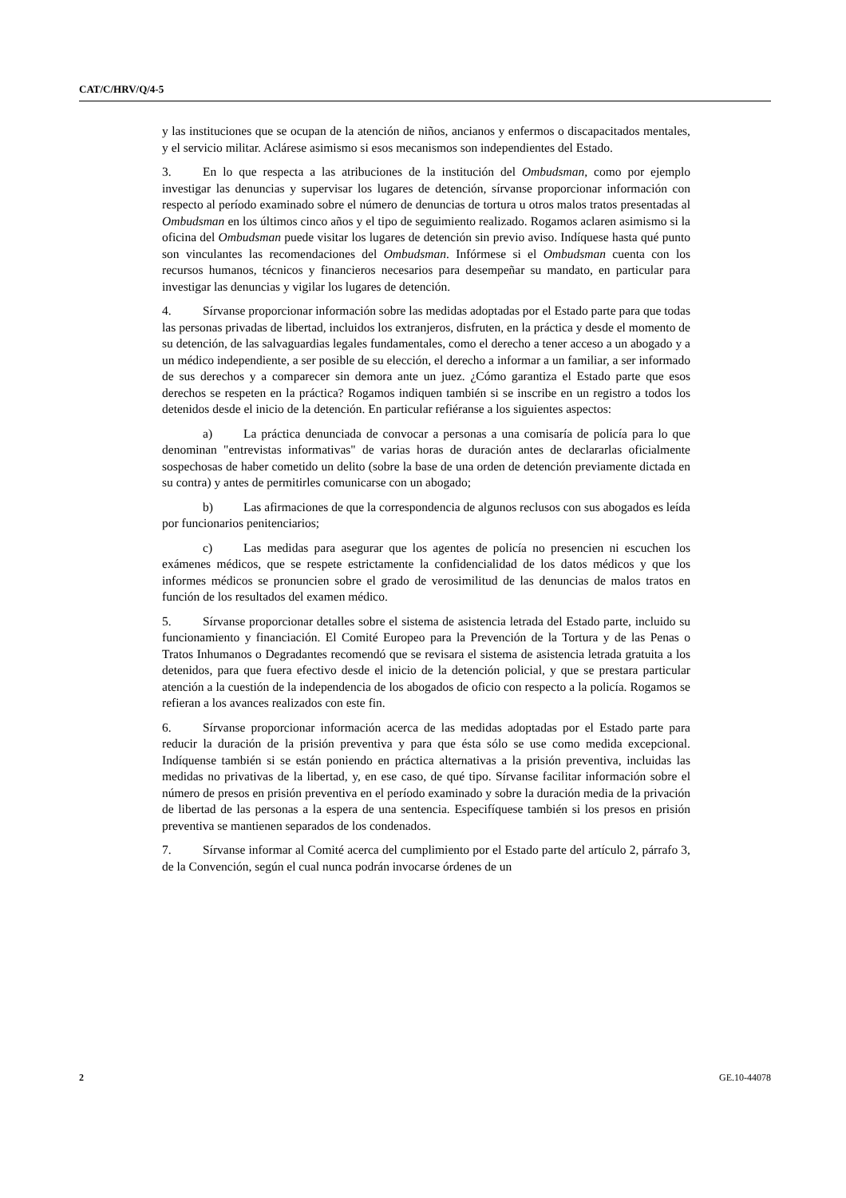CAT/C/HRV/Q/4-5
y las instituciones que se ocupan de la atención de niños, ancianos y enfermos o discapacitados mentales, y el servicio militar. Aclárese asimismo si esos mecanismos son independientes del Estado.
3. En lo que respecta a las atribuciones de la institución del Ombudsman, como por ejemplo investigar las denuncias y supervisar los lugares de detención, sírvanse proporcionar información con respecto al período examinado sobre el número de denuncias de tortura u otros malos tratos presentadas al Ombudsman en los últimos cinco años y el tipo de seguimiento realizado. Rogamos aclaren asimismo si la oficina del Ombudsman puede visitar los lugares de detención sin previo aviso. Indíquese hasta qué punto son vinculantes las recomendaciones del Ombudsman. Infórmese si el Ombudsman cuenta con los recursos humanos, técnicos y financieros necesarios para desempeñar su mandato, en particular para investigar las denuncias y vigilar los lugares de detención.
4. Sírvanse proporcionar información sobre las medidas adoptadas por el Estado parte para que todas las personas privadas de libertad, incluidos los extranjeros, disfruten, en la práctica y desde el momento de su detención, de las salvaguardias legales fundamentales, como el derecho a tener acceso a un abogado y a un médico independiente, a ser posible de su elección, el derecho a informar a un familiar, a ser informado de sus derechos y a comparecer sin demora ante un juez. ¿Cómo garantiza el Estado parte que esos derechos se respeten en la práctica? Rogamos indiquen también si se inscribe en un registro a todos los detenidos desde el inicio de la detención. En particular refiéranse a los siguientes aspectos:
a) La práctica denunciada de convocar a personas a una comisaría de policía para lo que denominan "entrevistas informativas" de varias horas de duración antes de declararlas oficialmente sospechosas de haber cometido un delito (sobre la base de una orden de detención previamente dictada en su contra) y antes de permitirles comunicarse con un abogado;
b) Las afirmaciones de que la correspondencia de algunos reclusos con sus abogados es leída por funcionarios penitenciarios;
c) Las medidas para asegurar que los agentes de policía no presencien ni escuchen los exámenes médicos, que se respete estrictamente la confidencialidad de los datos médicos y que los informes médicos se pronuncien sobre el grado de verosimilitud de las denuncias de malos tratos en función de los resultados del examen médico.
5. Sírvanse proporcionar detalles sobre el sistema de asistencia letrada del Estado parte, incluido su funcionamiento y financiación. El Comité Europeo para la Prevención de la Tortura y de las Penas o Tratos Inhumanos o Degradantes recomendó que se revisara el sistema de asistencia letrada gratuita a los detenidos, para que fuera efectivo desde el inicio de la detención policial, y que se prestara particular atención a la cuestión de la independencia de los abogados de oficio con respecto a la policía. Rogamos se refieran a los avances realizados con este fin.
6. Sírvanse proporcionar información acerca de las medidas adoptadas por el Estado parte para reducir la duración de la prisión preventiva y para que ésta sólo se use como medida excepcional. Indíquense también si se están poniendo en práctica alternativas a la prisión preventiva, incluidas las medidas no privativas de la libertad, y, en ese caso, de qué tipo. Sírvanse facilitar información sobre el número de presos en prisión preventiva en el período examinado y sobre la duración media de la privación de libertad de las personas a la espera de una sentencia. Especifíquese también si los presos en prisión preventiva se mantienen separados de los condenados.
7. Sírvanse informar al Comité acerca del cumplimiento por el Estado parte del artículo 2, párrafo 3, de la Convención, según el cual nunca podrán invocarse órdenes de un
2 GE.10-44078